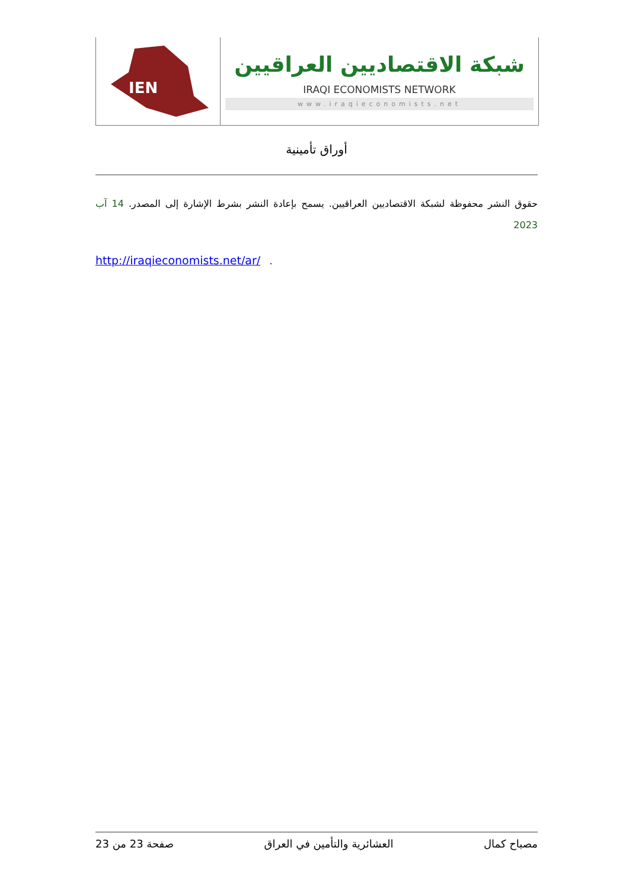IEN
شبكة الاقتصاديين العراقيين
IRAQI ECONOMISTS NETWORK
www.iraqieconomists.net
أوراق تأمينية
حقوق النشر محفوظة لشبكة الاقتصاديين العراقيين. يسمح بإعادة النشر بشرط الإشارة إلى المصدر. 14 آب 2023
http://iraqieconomists.net/ar/ .
مصباح كمال العشائرية والتأمين في العراق صفحة 23 من 23